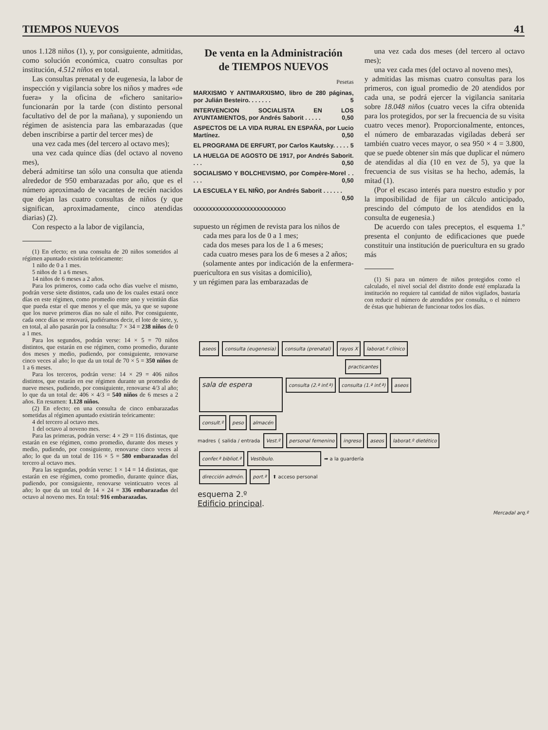TIEMPOS NUEVOS 41
unos 1.128 niños (1), y, por consiguiente, admitidas, como solución económica, cuatro consultas por institución, 4.512 niños en total.
Las consultas prenatal y de eugenesia, la labor de inspección y vigilancia sobre los niños y madres «de fuera» y la oficina de «fichero sanitario» funcionarán por la tarde (con distinto personal facultativo del de por la mañana), y suponiendo un régimen de asistencia para las embarazadas (que deben inscribirse a partir del tercer mes) de
una vez cada mes (del tercero al octavo mes);
una vez cada quince días (del octavo al noveno mes),
deberá admitirse tan sólo una consulta que atienda alrededor de 950 embarazadas por año, que es el número aproximado de vacantes de recién nacidos que dejan las cuatro consultas de niños (y que significan, aproximadamente, cinco atendidas diarias) (2).
Con respecto a la labor de vigilancia,
(1) En efecto; en una consulta de 20 niños sometidos al régimen apuntado existirán teóricamente:
1 niño de 0 a 1 mes.
5 niños de 1 a 6 meses.
14 niños de 6 meses a 2 años.
Para los primeros, como cada ocho días vuelve el mismo, podrán verse siete distintos, cada uno de los cuales estará once días en este régimen, como promedio entre uno y veintiún días que pueda estar el que menos y el que más, ya que se supone que los nueve primeros días no sale el niño. Por consiguiente, cada once días se renovará, pudiéramos decir, el lote de siete, y, en total, al año pasarán por la consulta: 7 × 34 = 238 niños de 0 a 1 mes.
Para los segundos, podrán verse: 14 × 5 = 70 niños distintos, que estarán en ese régimen, como promedio, durante dos meses y medio, pudiendo, por consiguiente, renovarse cinco veces al año; lo que da un total de 70 × 5 = 350 niños de 1 a 6 meses.
Para los terceros, podrán verse: 14 × 29 = 406 niños distintos, que estarán en ese régimen durante un promedio de nueve meses, pudiendo, por consiguiente, renovarse 4/3 al año; lo que da un total de: 406 × 4/3 = 540 niños de 6 meses a 2 años. En resumen: 1.128 niños.
(2) En efecto; en una consulta de cinco embarazadas sometidas al régimen apuntado existirán teóricamente:
4 del tercero al octavo mes.
1 del octavo al noveno mes.
Para las primeras, podrán verse: 4 × 29 = 116 distintas, que estarán en ese régimen, como promedio, durante dos meses y medio, pudiendo, por consiguiente, renovarse cinco veces al año; lo que da un total de 116 × 5 = 580 embarazadas del tercero al octavo mes.
Para las segundas, podrán verse: 1 × 14 = 14 distintas, que estarán en ese régimen, como promedio, durante quince días, pudiendo, por consiguiente, renovarse veinticuatro veces al año; lo que da un total de 14 × 24 = 336 embarazadas del octavo al noveno mes. En total: 916 embarazadas.
De venta en la Administración
de TIEMPOS NUEVOS
Pesetas
MARXISMO Y ANTIMARXISMO, libro de 280 páginas, por Julián Besteiro. . . . . . . 5
INTERVENCION SOCIALISTA EN LOS AYUNTAMIENTOS, por Andrés Saborit . . . . . 0,50
ASPECTOS DE LA VIDA RURAL EN ESPAÑA, por Lucio Martínez. 0,50
EL PROGRAMA DE ERFURT, por Carlos Kautsky. . . . . 5
LA HUELGA DE AGOSTO DE 1917, por Andrés Saborit. . . . 0,50
SOCIALISMO Y BOLCHEVISMO, por Compère-Morel . . . . . 0,50
LA ESCUELA Y EL NIÑO, por Andrés Saborit . . . . . . 0,50
ooooooooooooooooooooooooooo
supuesto un régimen de revista para los niños de
cada mes para los de 0 a 1 mes;
cada dos meses para los de 1 a 6 meses;
cada cuatro meses para los de 6 meses a 2 años;
(solamente antes por indicación de la enfermera-puericultora en sus visitas a domicilio),
y un régimen para las embarazadas de
una vez cada dos meses (del tercero al octavo mes);
una vez cada mes (del octavo al noveno mes),
y admitidas las mismas cuatro consultas para los primeros, con igual promedio de 20 atendidos por cada una, se podrá ejercer la vigilancia sanitaria sobre 18.048 niños (cuatro veces la cifra obtenida para los protegidos, por ser la frecuencia de su visita cuatro veces menor). Proporcionalmente, entonces, el número de embarazadas vigiladas deberá ser también cuatro veces mayor, o sea 950 × 4 = 3.800, que se puede obtener sin más que duplicar el número de atendidas al día (10 en vez de 5), ya que la frecuencia de sus visitas se ha hecho, además, la mitad (1).
(Por el escaso interés para nuestro estudio y por la imposibilidad de fijar un cálculo anticipado, prescindo del cómputo de los atendidos en la consulta de eugenesia.)
De acuerdo con tales preceptos, el esquema 1.º presenta el conjunto de edificaciones que puede constituir una institución de puericultura en su grado más
(1) Si para un número de niños protegidos como el calculado, el nivel social del distrito donde esté emplazada la institución no requiere tal cantidad de niños vigilados, bastaría con reducir el número de atendidos por consulta, o el número de éstas que hubieran de funcionar todos los días.
aseos consulta (eugenesia) consulta (prenatal) rayos X laborat.º clínico
practicantes
sala de espera consulta (2.ª inf.ª) consulta (1.ª inf.ª) aseos
consult.º peso almacén
madres { salida / entrada Vest.º personal femenino ingreso aseos laborat.º dietético
confer.ª bibliot.ª Vestíbulo. ➡ a la guardería
dirección admón. port.ª ⬆ acceso personal
esquema 2.º
Edificio principal.
Mercadal arq.º